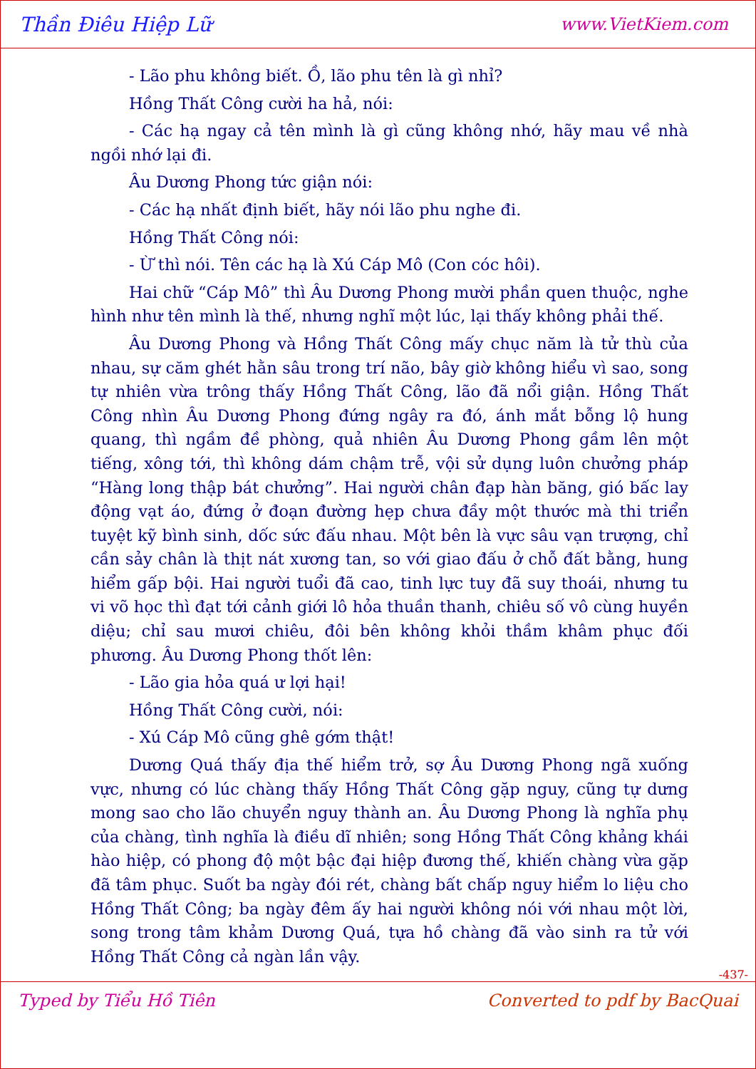Thần Điêu Hiệp Lữ www.VietKiem.com
- Lão phu không biết. Ồ, lão phu tên là gì nhỉ?
Hồng Thất Công cười ha hả, nói:
- Các hạ ngay cả tên mình là gì cũng không nhớ, hãy mau về nhà ngồi nhớ lại đi.
Âu Dương Phong tức giận nói:
- Các hạ nhất định biết, hãy nói lão phu nghe đi.
Hồng Thất Công nói:
- Ừ thì nói. Tên các hạ là Xú Cáp Mô (Con cóc hôi).
Hai chữ “Cáp Mô” thì Âu Dương Phong mười phần quen thuộc, nghe hình như tên mình là thế, nhưng nghĩ một lúc, lại thấy không phải thế.
Âu Dương Phong và Hồng Thất Công mấy chục năm là tử thù của nhau, sự căm ghét hằn sâu trong trí não, bây giờ không hiểu vì sao, song tự nhiên vừa trông thấy Hồng Thất Công, lão đã nổi giận. Hồng Thất Công nhìn Âu Dương Phong đứng ngây ra đó, ánh mắt bỗng lộ hung quang, thì ngầm đề phòng, quả nhiên Âu Dương Phong gầm lên một tiếng, xông tới, thì không dám chậm trễ, vội sử dụng luôn chưởng pháp “Hàng long thập bát chưởng”. Hai người chân đạp hàn băng, gió bấc lay động vạt áo, đứng ở đoạn đường hẹp chưa đầy một thước mà thi triển tuyệt kỹ bình sinh, dốc sức đấu nhau. Một bên là vực sâu vạn trượng, chỉ cần sảy chân là thịt nát xương tan, so với giao đấu ở chỗ đất bằng, hung hiểm gấp bội. Hai người tuổi đã cao, tinh lực tuy đã suy thoái, nhưng tu vi võ học thì đạt tới cảnh giới lô hỏa thuần thanh, chiêu số vô cùng huyền diệu; chỉ sau mươi chiêu, đôi bên không khỏi thầm khâm phục đối phương. Âu Dương Phong thốt lên:
- Lão gia hỏa quá ư lợi hại!
Hồng Thất Công cười, nói:
- Xú Cáp Mô cũng ghê gớm thật!
Dương Quá thấy địa thế hiểm trở, sợ Âu Dương Phong ngã xuống vực, nhưng có lúc chàng thấy Hồng Thất Công gặp nguy, cũng tự dưng mong sao cho lão chuyển nguy thành an. Âu Dương Phong là nghĩa phụ của chàng, tình nghĩa là điều dĩ nhiên; song Hồng Thất Công khảng khái hào hiệp, có phong độ một bậc đại hiệp đương thế, khiến chàng vừa gặp đã tâm phục. Suốt ba ngày đói rét, chàng bất chấp nguy hiểm lo liệu cho Hồng Thất Công; ba ngày đêm ấy hai người không nói với nhau một lời, song trong tâm khảm Dương Quá, tựa hồ chàng đã vào sinh ra tử với Hồng Thất Công cả ngàn lần vậy.
-437-
Typed by Tiểu Hồ Tiên Converted to pdf by BacQuai